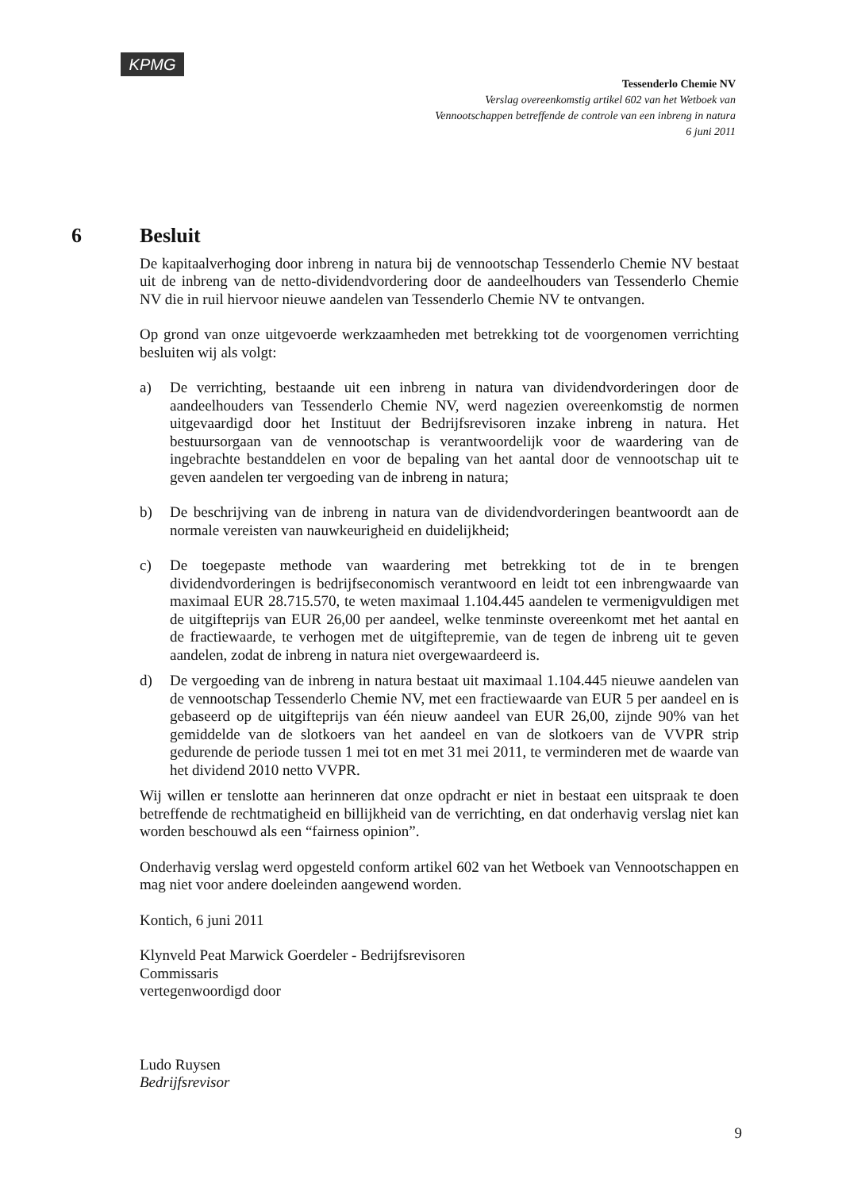KPMG
Tessenderlo Chemie NV
Verslag overeenkomstig artikel 602 van het Wetboek van
Vennootschappen betreffende de controle van een inbreng in natura
6 juni 2011
6 Besluit
De kapitaalverhoging door inbreng in natura bij de vennootschap Tessenderlo Chemie NV bestaat uit de inbreng van de netto-dividendvordering door de aandeelhouders van Tessenderlo Chemie NV die in ruil hiervoor nieuwe aandelen van Tessenderlo Chemie NV te ontvangen.
Op grond van onze uitgevoerde werkzaamheden met betrekking tot de voorgenomen verrichting besluiten wij als volgt:
a) De verrichting, bestaande uit een inbreng in natura van dividendvorderingen door de aandeelhouders van Tessenderlo Chemie NV, werd nagezien overeenkomstig de normen uitgevaardigd door het Instituut der Bedrijfsrevisoren inzake inbreng in natura. Het bestuursorgaan van de vennootschap is verantwoordelijk voor de waardering van de ingebrachte bestanddelen en voor de bepaling van het aantal door de vennootschap uit te geven aandelen ter vergoeding van de inbreng in natura;
b) De beschrijving van de inbreng in natura van de dividendvorderingen beantwoordt aan de normale vereisten van nauwkeurigheid en duidelijkheid;
c) De toegepaste methode van waardering met betrekking tot de in te brengen dividendvorderingen is bedrijfseconomisch verantwoord en leidt tot een inbrengwaarde van maximaal EUR 28.715.570, te weten maximaal 1.104.445 aandelen te vermenigvuldigen met de uitgifteprijs van EUR 26,00 per aandeel, welke tenminste overeenkomt met het aantal en de fractiewaarde, te verhogen met de uitgiftepremie, van de tegen de inbreng uit te geven aandelen, zodat de inbreng in natura niet overgewaardeerd is.
d) De vergoeding van de inbreng in natura bestaat uit maximaal 1.104.445 nieuwe aandelen van de vennootschap Tessenderlo Chemie NV, met een fractiewaarde van EUR 5 per aandeel en is gebaseerd op de uitgifteprijs van één nieuw aandeel van EUR 26,00, zijnde 90% van het gemiddelde van de slotkoers van het aandeel en van de slotkoers van de VVPR strip gedurende de periode tussen 1 mei tot en met 31 mei 2011, te verminderen met de waarde van het dividend 2010 netto VVPR.
Wij willen er tenslotte aan herinneren dat onze opdracht er niet in bestaat een uitspraak te doen betreffende de rechtmatigheid en billijkheid van de verrichting, en dat onderhavig verslag niet kan worden beschouwd als een “fairness opinion”.
Onderhavig verslag werd opgesteld conform artikel 602 van het Wetboek van Vennootschappen en mag niet voor andere doeleinden aangewend worden.
Kontich, 6 juni 2011
Klynveld Peat Marwick Goerdeler - Bedrijfsrevisoren
Commissaris
vertegenwoordigd door
Ludo Ruysen
Bedrijfsrevisor
9